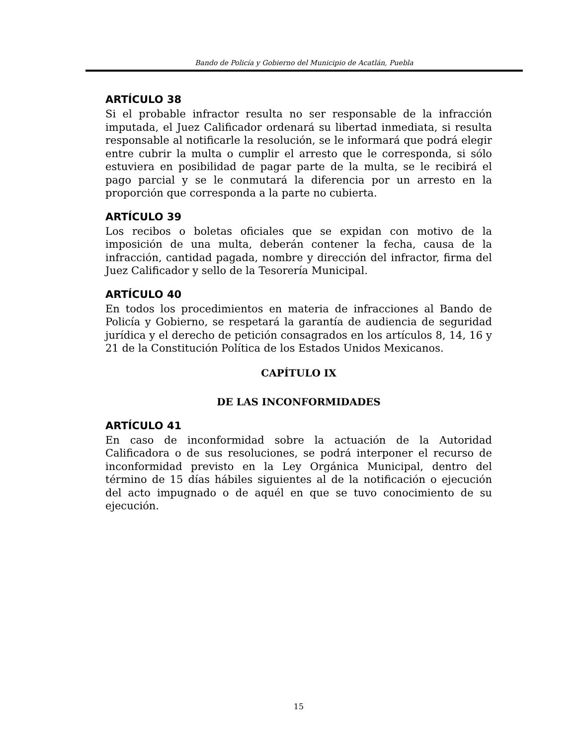Bando de Policía y Gobierno del Municipio de Acatlán, Puebla
ARTÍCULO 38
Si el probable infractor resulta no ser responsable de la infracción imputada, el Juez Calificador ordenará su libertad inmediata, si resulta responsable al notificarle la resolución, se le informará que podrá elegir entre cubrir la multa o cumplir el arresto que le corresponda, si sólo estuviera en posibilidad de pagar parte de la multa, se le recibirá el pago parcial y se le conmutará la diferencia por un arresto en la proporción que corresponda a la parte no cubierta.
ARTÍCULO 39
Los recibos o boletas oficiales que se expidan con motivo de la imposición de una multa, deberán contener la fecha, causa de la infracción, cantidad pagada, nombre y dirección del infractor, firma del Juez Calificador y sello de la Tesorería Municipal.
ARTÍCULO 40
En todos los procedimientos en materia de infracciones al Bando de Policía y Gobierno, se respetará la garantía de audiencia de seguridad jurídica y el derecho de petición consagrados en los artículos 8, 14, 16 y 21 de la Constitución Política de los Estados Unidos Mexicanos.
CAPÍTULO IX
DE LAS INCONFORMIDADES
ARTÍCULO 41
En caso de inconformidad sobre la actuación de la Autoridad Calificadora o de sus resoluciones, se podrá interponer el recurso de inconformidad previsto en la Ley Orgánica Municipal, dentro del término de 15 días hábiles siguientes al de la notificación o ejecución del acto impugnado o de aquél en que se tuvo conocimiento de su ejecución.
15